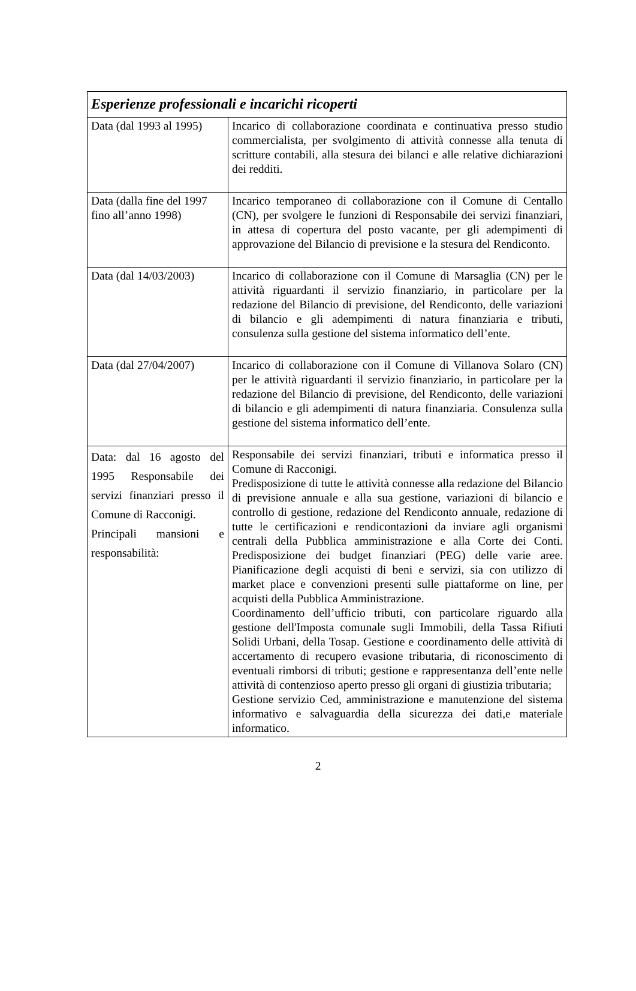| Esperienze professionali e incarichi ricoperti | |
| --- | --- |
| Data (dal 1993 al 1995) | Incarico di collaborazione coordinata e continuativa presso studio commercialista, per svolgimento di attività connesse alla tenuta di scritture contabili, alla stesura dei bilanci e alle relative dichiarazioni dei redditi. |
| Data (dalla fine del 1997 fino all’anno 1998) | Incarico temporaneo di collaborazione con il Comune di Centallo (CN), per svolgere le funzioni di Responsabile dei servizi finanziari, in attesa di copertura del posto vacante, per gli adempimenti di approvazione del Bilancio di previsione e la stesura del Rendiconto. |
| Data (dal 14/03/2003) | Incarico di collaborazione con il Comune di Marsaglia (CN) per le attività riguardanti il servizio finanziario, in particolare per la redazione del Bilancio di previsione, del Rendiconto, delle variazioni di bilancio e gli adempimenti di natura finanziaria e tributi, consulenza sulla gestione del sistema informatico dell’ente. |
| Data (dal 27/04/2007) | Incarico di collaborazione con il Comune di Villanova Solaro (CN) per le attività riguardanti il servizio finanziario, in particolare per la redazione del Bilancio di previsione, del Rendiconto, delle variazioni di bilancio e gli adempimenti di natura finanziaria. Consulenza sulla gestione del sistema informatico dell’ente. |
| Data: dal 16 agosto del 1995 Responsabile dei servizi finanziari presso il Comune di Racconigi. Principali mansioni e responsabilità: | Responsabile dei servizi finanziari, tributi e informatica presso il Comune di Racconigi. Predisposizione di tutte le attività connesse alla redazione del Bilancio di previsione annuale e alla sua gestione, variazioni di bilancio e controllo di gestione, redazione del Rendiconto annuale, redazione di tutte le certificazioni e rendicontazioni da inviare agli organismi centrali della Pubblica amministrazione e alla Corte dei Conti. Predisposizione dei budget finanziari (PEG) delle varie aree. Pianificazione degli acquisti di beni e servizi, sia con utilizzo di market place e convenzioni presenti sulle piattaforme on line, per acquisti della Pubblica Amministrazione. Coordinamento dell’ufficio tributi, con particolare riguardo alla gestione dell'Imposta comunale sugli Immobili, della Tassa Rifiuti Solidi Urbani, della Tosap. Gestione e coordinamento delle attività di accertamento di recupero evasione tributaria, di riconoscimento di eventuali rimborsi di tributi; gestione e rappresentanza dell’ente nelle attività di contenzioso aperto presso gli organi di giustizia tributaria; Gestione servizio Ced, amministrazione e manutenzione del sistema informativo e salvaguardia della sicurezza dei dati,e materiale informatico. |
2